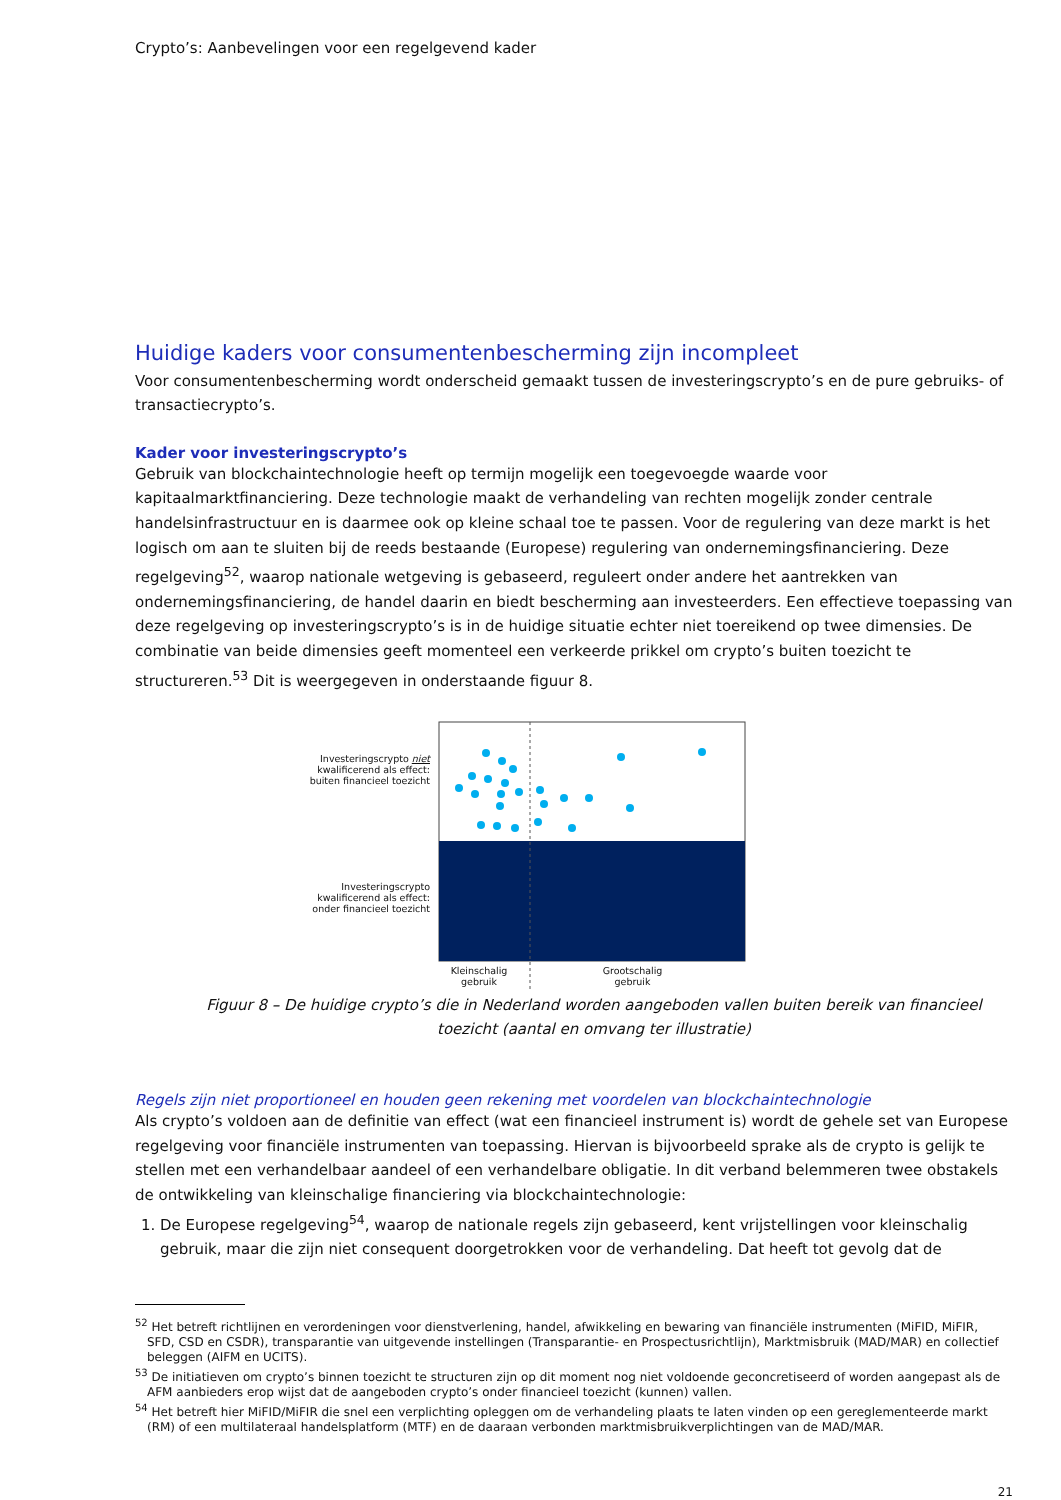Crypto’s: Aanbevelingen voor een regelgevend kader
Huidige kaders voor consumentenbescherming zijn incompleet
Voor consumentenbescherming wordt onderscheid gemaakt tussen de investeringscrypto’s en de pure gebruiks- of transactiecrypto’s.
Kader voor investeringscrypto’s
Gebruik van blockchaintechnologie heeft op termijn mogelijk een toegevoegde waarde voor kapitaalmarktfinanciering. Deze technologie maakt de verhandeling van rechten mogelijk zonder centrale handelsinfrastructuur en is daarmee ook op kleine schaal toe te passen. Voor de regulering van deze markt is het logisch om aan te sluiten bij de reeds bestaande (Europese) regulering van ondernemingsfinanciering. Deze regelgeving<sup>52</sup>, waarop nationale wetgeving is gebaseerd, reguleert onder andere het aantrekken van ondernemingsfinanciering, de handel daarin en biedt bescherming aan investeerders. Een effectieve toepassing van deze regelgeving op investeringscrypto’s is in de huidige situatie echter niet toereikend op twee dimensies. De combinatie van beide dimensies geeft momenteel een verkeerde prikkel om crypto’s buiten toezicht te structureren.<sup>53</sup> Dit is weergegeven in onderstaande figuur 8.
Investeringscrypto niet
kwalificerend als effect:
buiten financieel toezicht
Investeringscrypto
kwalificerend als effect:
onder financieel toezicht
Kleinschalig
gebruik
Grootschalig
gebruik
Figuur 8 – De huidige crypto’s die in Nederland worden aangeboden vallen buiten bereik van financieel toezicht (aantal en omvang ter illustratie)
Regels zijn niet proportioneel en houden geen rekening met voordelen van blockchaintechnologie
Als crypto’s voldoen aan de definitie van effect (wat een financieel instrument is) wordt de gehele set van Europese regelgeving voor financiële instrumenten van toepassing. Hiervan is bijvoorbeeld sprake als de crypto is gelijk te stellen met een verhandelbaar aandeel of een verhandelbare obligatie. In dit verband belemmeren twee obstakels de ontwikkeling van kleinschalige financiering via blockchaintechnologie:
1. De Europese regelgeving<sup>54</sup>, waarop de nationale regels zijn gebaseerd, kent vrijstellingen voor kleinschalig gebruik, maar die zijn niet consequent doorgetrokken voor de verhandeling. Dat heeft tot gevolg dat de
<sup>52</sup> Het betreft richtlijnen en verordeningen voor dienstverlening, handel, afwikkeling en bewaring van financiële instrumenten (MiFID, MiFIR, SFD, CSD en CSDR), transparantie van uitgevende instellingen (Transparantie- en Prospectusrichtlijn), Marktmisbruik (MAD/MAR) en collectief beleggen (AIFM en UCITS).
<sup>53</sup> De initiatieven om crypto’s binnen toezicht te structuren zijn op dit moment nog niet voldoende geconcretiseerd of worden aangepast als de AFM aanbieders erop wijst dat de aangeboden crypto’s onder financieel toezicht (kunnen) vallen.
<sup>54</sup> Het betreft hier MiFID/MiFIR die snel een verplichting opleggen om de verhandeling plaats te laten vinden op een gereglementeerde markt (RM) of een multilateraal handelsplatform (MTF) en de daaraan verbonden marktmisbruikverplichtingen van de MAD/MAR.
21